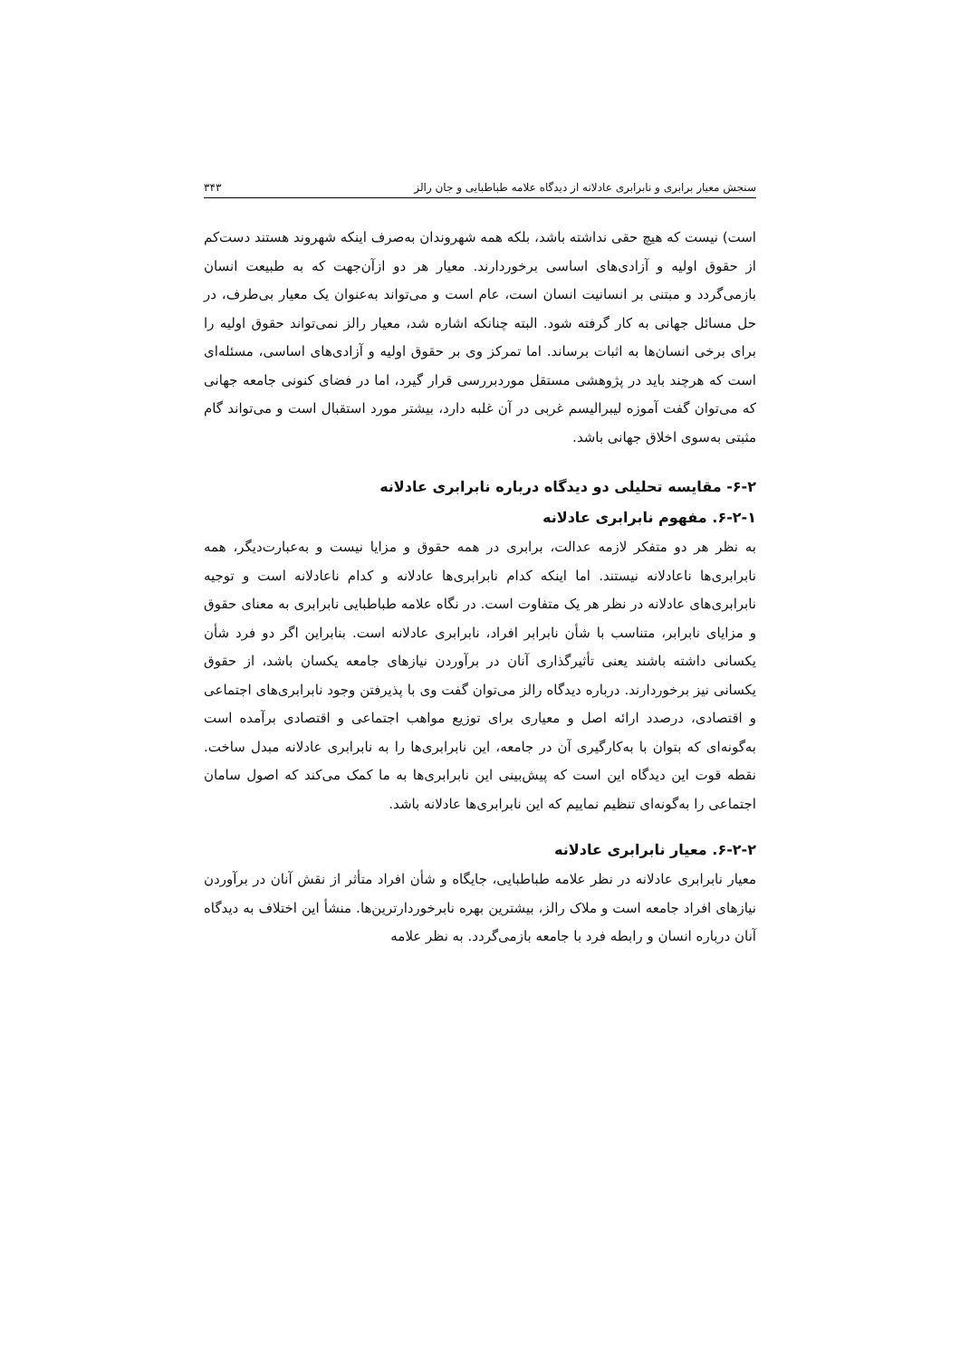سنجش معیار برابری و نابرابری عادلانه از دیدگاه علامه طباطبایی و جان رالز ۳۴۳
است) نیست که هیچ حقی نداشته باشد، بلکه همه شهروندان به‌صرف اینکه شهروند هستند دست‌کم از حقوق اولیه و آزادی‌های اساسی برخوردارند. معیار هر دو ازآن‌جهت که به طبیعت انسان بازمی‌گردد و مبتنی بر انسانیت انسان است، عام است و می‌تواند به‌عنوان یک معیار بی‌طرف، در حل مسائل جهانی به کار گرفته شود. البته چنانکه اشاره شد، معیار رالز نمی‌تواند حقوق اولیه را برای برخی انسان‌ها به اثبات برساند. اما تمرکز وی بر حقوق اولیه و آزادی‌های اساسی، مسئله‌ای است که هرچند باید در پژوهشی مستقل موردبررسی قرار گیرد، اما در فضای کنونی جامعه جهانی که می‌توان گفت آموزه لیبرالیسم غربی در آن غلبه دارد، بیشتر مورد استقبال است و می‌تواند گام مثبتی به‌سوی اخلاق جهانی باشد.
۶-۲- مقایسه تحلیلی دو دیدگاه درباره نابرابری عادلانه
۶-۲-۱. مفهوم نابرابری عادلانه
به نظر هر دو متفکر لازمه عدالت، برابری در همه حقوق و مزایا نیست و به‌عبارت‌دیگر، همه نابرابری‌ها ناعادلانه نیستند. اما اینکه کدام نابرابری‌ها عادلانه و کدام ناعادلانه است و توجیه نابرابری‌های عادلانه در نظر هر یک متفاوت است. در نگاه علامه طباطبایی نابرابری به معنای حقوق و مزایای نابرابر، متناسب با شأن نابرابر افراد، نابرابری عادلانه است. بنابراین اگر دو فرد شأن یکسانی داشته باشند یعنی تأثیرگذاری آنان در برآوردن نیازهای جامعه یکسان باشد، از حقوق یکسانی نیز برخوردارند. درباره دیدگاه رالز می‌توان گفت وی با پذیرفتن وجود نابرابری‌های اجتماعی و اقتصادی، درصدد ارائه اصل و معیاری برای توزیع مواهب اجتماعی و اقتصادی برآمده است به‌گونه‌ای که بتوان با به‌کارگیری آن در جامعه، این نابرابری‌ها را به نابرابری عادلانه مبدل ساخت. نقطه قوت این دیدگاه این است که پیش‌بینی این نابرابری‌ها به ما کمک می‌کند که اصول سامان اجتماعی را به‌گونه‌ای تنظیم نماییم که این نابرابری‌ها عادلانه باشد.
۶-۲-۲. معیار نابرابری عادلانه
معیار نابرابری عادلانه در نظر علامه طباطبایی، جایگاه و شأن افراد متأثر از نقش آنان در برآوردن نیازهای افراد جامعه است و ملاک رالز، بیشترین بهره نابرخوردارترین‌ها. منشأ این اختلاف به دیدگاه آنان درباره انسان و رابطه فرد با جامعه بازمی‌گردد. به نظر علامه